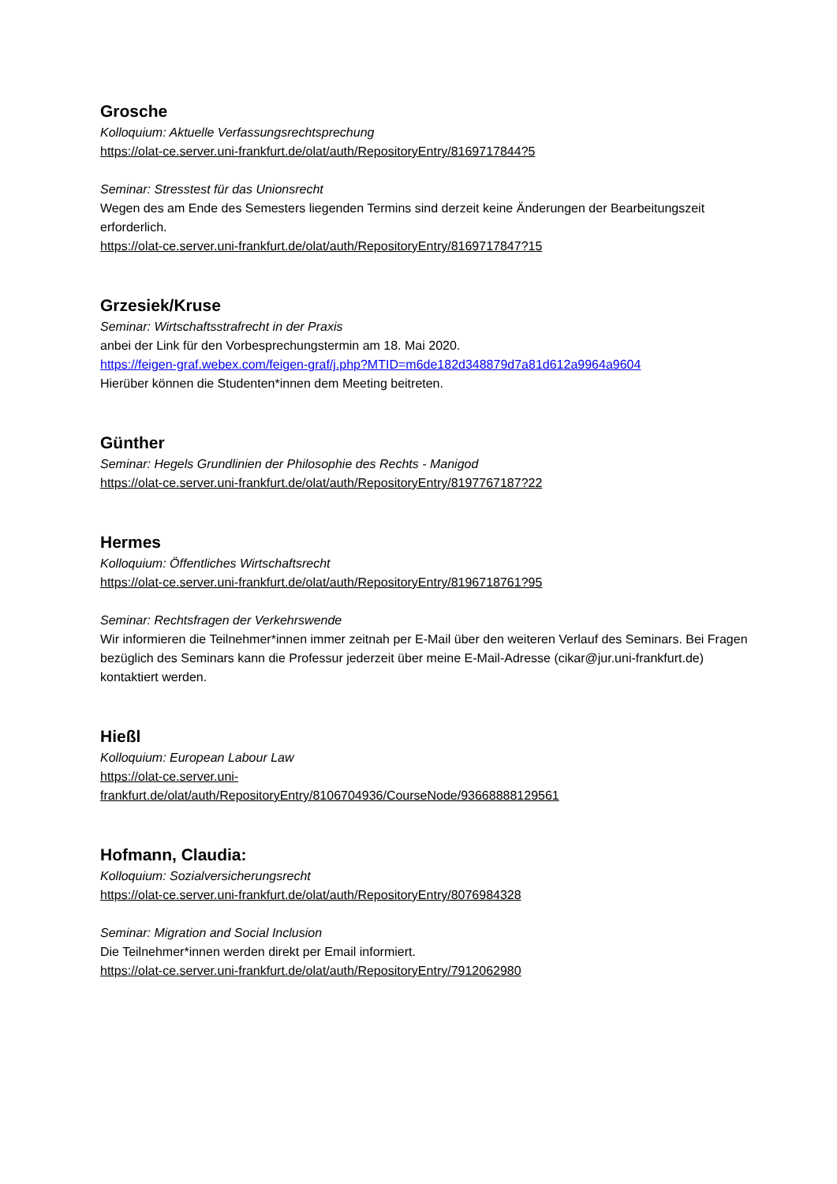Grosche
Kolloquium: Aktuelle Verfassungsrechtsprechung
https://olat-ce.server.uni-frankfurt.de/olat/auth/RepositoryEntry/8169717844?5
Seminar: Stresstest für das Unionsrecht
Wegen des am Ende des Semesters liegenden Termins sind derzeit keine Änderungen der Bearbeitungszeit erforderlich.
https://olat-ce.server.uni-frankfurt.de/olat/auth/RepositoryEntry/8169717847?15
Grzesiek/Kruse
Seminar: Wirtschaftsstrafrecht in der Praxis
anbei der Link für den Vorbesprechungstermin am 18. Mai 2020.
https://feigen-graf.webex.com/feigen-graf/j.php?MTID=m6de182d348879d7a81d612a9964a9604
Hierüber können die Studenten*innen dem Meeting beitreten.
Günther
Seminar: Hegels Grundlinien der Philosophie des Rechts - Manigod
https://olat-ce.server.uni-frankfurt.de/olat/auth/RepositoryEntry/8197767187?22
Hermes
Kolloquium: Öffentliches Wirtschaftsrecht
https://olat-ce.server.uni-frankfurt.de/olat/auth/RepositoryEntry/8196718761?95
Seminar: Rechtsfragen der Verkehrswende
Wir informieren die Teilnehmer*innen immer zeitnah per E-Mail über den weiteren Verlauf des Seminars. Bei Fragen bezüglich des Seminars kann die Professur jederzeit über meine E-Mail-Adresse (cikar@jur.uni-frankfurt.de) kontaktiert werden.
Hießl
Kolloquium: European Labour Law
https://olat-ce.server.uni-
frankfurt.de/olat/auth/RepositoryEntry/8106704936/CourseNode/93668888129561
Hofmann, Claudia:
Kolloquium: Sozialversicherungsrecht
https://olat-ce.server.uni-frankfurt.de/olat/auth/RepositoryEntry/8076984328
Seminar: Migration and Social Inclusion
Die Teilnehmer*innen werden direkt per Email informiert.
https://olat-ce.server.uni-frankfurt.de/olat/auth/RepositoryEntry/7912062980